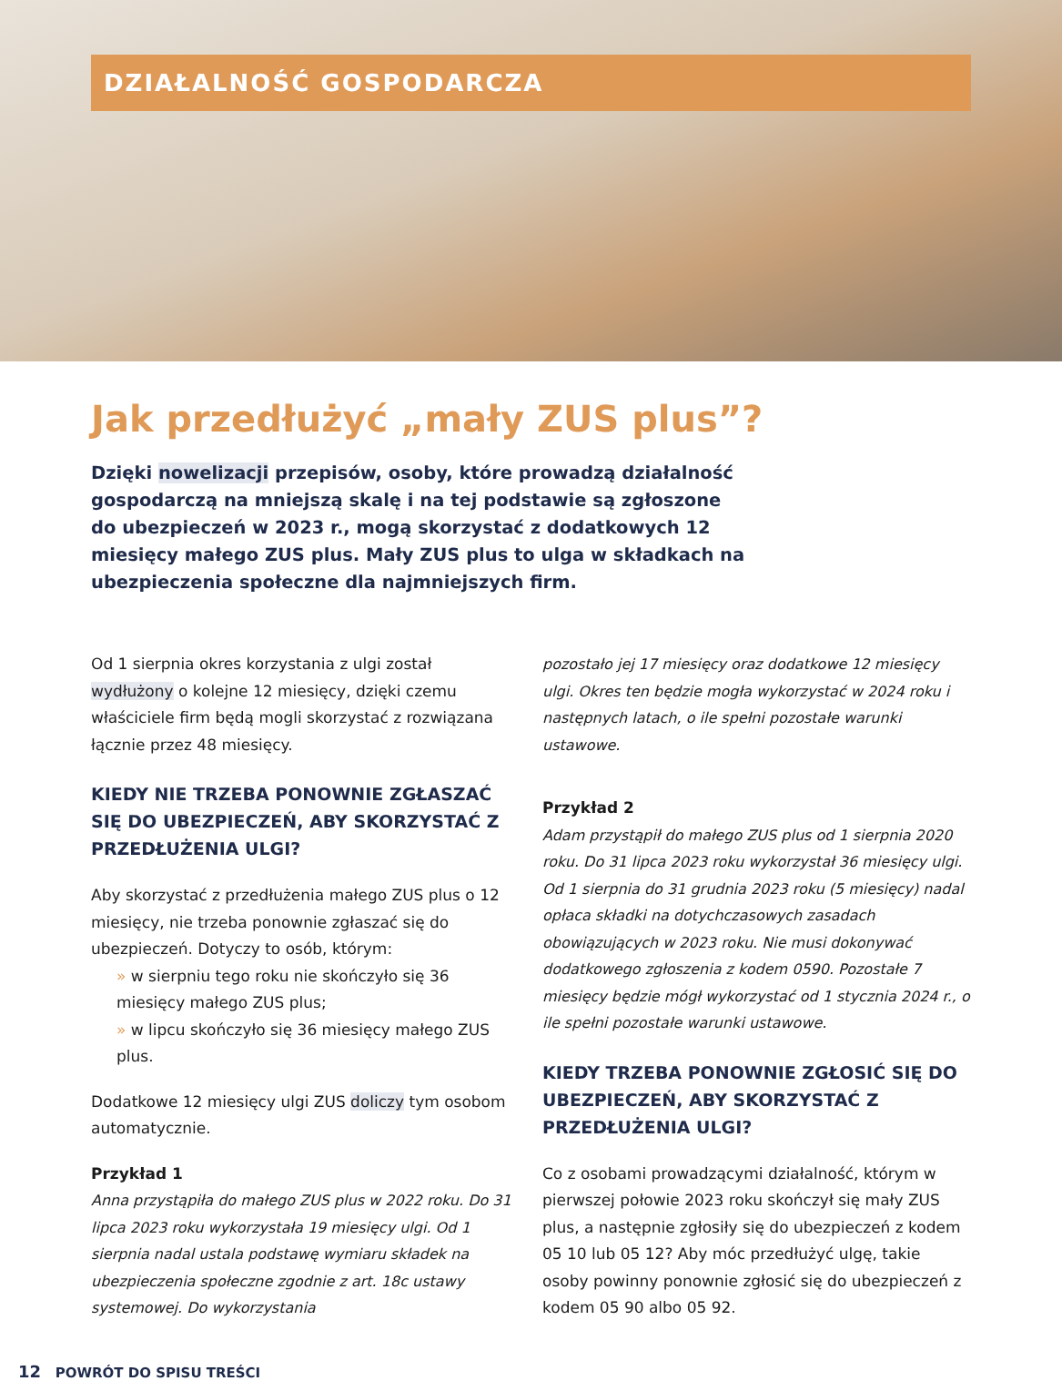DZIAŁALNOŚĆ GOSPODARCZA
Jak przedłużyć „mały ZUS plus”?
Dzięki nowelizacji przepisów, osoby, które prowadzą działalność gospodarczą na mniejszą skalę i na tej podstawie są zgłoszone do ubezpieczeń w 2023 r., mogą skorzystać z dodatkowych 12 miesięcy małego ZUS plus. Mały ZUS plus to ulga w składkach na ubezpieczenia społeczne dla najmniejszych firm.
Od 1 sierpnia okres korzystania z ulgi został wydłużony o kolejne 12 miesięcy, dzięki czemu właściciele firm będą mogli skorzystać z rozwiązana łącznie przez 48 miesięcy.
KIEDY NIE TRZEBA PONOWNIE ZGŁASZAĆ SIĘ DO UBEZPIECZEŃ, ABY SKORZYSTAĆ Z PRZEDŁUŻENIA ULGI?
Aby skorzystać z przedłużenia małego ZUS plus o 12 miesięcy, nie trzeba ponownie zgłaszać się do ubezpieczeń. Dotyczy to osób, którym:
» w sierpniu tego roku nie skończyło się 36 miesięcy małego ZUS plus;
» w lipcu skończyło się 36 miesięcy małego ZUS plus.
Dodatkowe 12 miesięcy ulgi ZUS doliczy tym osobom automatycznie.
Przykład 1
Anna przystąpiła do małego ZUS plus w 2022 roku. Do 31 lipca 2023 roku wykorzystała 19 miesięcy ulgi. Od 1 sierpnia nadal ustala podstawę wymiaru składek na ubezpieczenia społeczne zgodnie z art. 18c ustawy systemowej. Do wykorzystania
pozostało jej 17 miesięcy oraz dodatkowe 12 miesięcy ulgi. Okres ten będzie mogła wykorzystać w 2024 roku i następnych latach, o ile spełni pozostałe warunki ustawowe.
Przykład 2
Adam przystąpił do małego ZUS plus od 1 sierpnia 2020 roku. Do 31 lipca 2023 roku wykorzystał 36 miesięcy ulgi. Od 1 sierpnia do 31 grudnia 2023 roku (5 miesięcy) nadal opłaca składki na dotychczasowych zasadach obowiązujących w 2023 roku. Nie musi dokonywać dodatkowego zgłoszenia z kodem 0590. Pozostałe 7 miesięcy będzie mógł wykorzystać od 1 stycznia 2024 r., o ile spełni pozostałe warunki ustawowe.
KIEDY TRZEBA PONOWNIE ZGŁOSIĆ SIĘ DO UBEZPIECZEŃ, ABY SKORZYSTAĆ Z PRZEDŁUŻENIA ULGI?
Co z osobami prowadzącymi działalność, którym w pierwszej połowie 2023 roku skończył się mały ZUS plus, a następnie zgłosiły się do ubezpieczeń z kodem 05 10 lub 05 12? Aby móc przedłużyć ulgę, takie osoby powinny ponownie zgłosić się do ubezpieczeń z kodem 05 90 albo 05 92.
12 POWRÓT DO SPISU TREŚCI